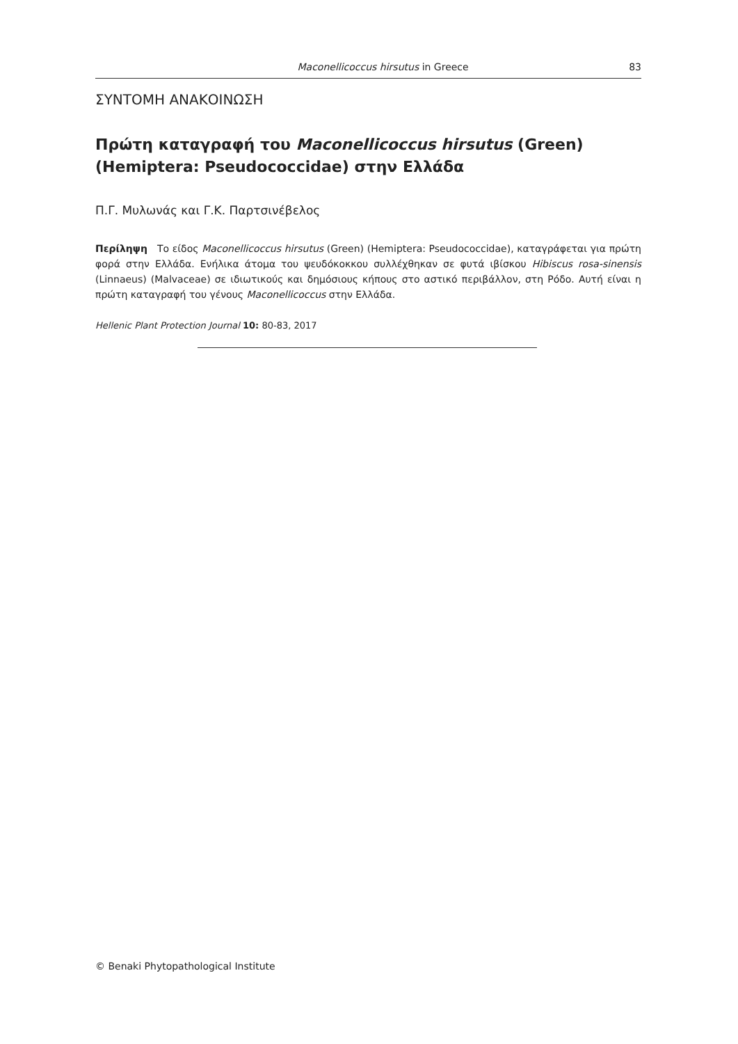Maconellicoccus hirsutus in Greece 83
ΣΥΝΤΟΜΗ ΑΝΑΚΟΙΝΩΣΗ
Πρώτη καταγραφή του Maconellicoccus hirsutus (Green) (Hemiptera: Pseudococcidae) στην Ελλάδα
Π.Γ. Μυλωνάς και Γ.Κ. Παρτσινέβελος
Περίληψη Το είδος Maconellicoccus hirsutus (Green) (Hemiptera: Pseudococcidae), καταγράφεται για πρώτη φορά στην Ελλάδα. Ενήλικα άτομα του ψευδόκοκκου συλλέχθηκαν σε φυτά ιβίσκου Hibiscus rosa-sinensis (Linnaeus) (Malvaceae) σε ιδιωτικούς και δημόσιους κήπους στο αστικό περιβάλλον, στη Ρόδο. Αυτή είναι η πρώτη καταγραφή του γένους Maconellicoccus στην Ελλάδα.
Hellenic Plant Protection Journal 10: 80-83, 2017
© Benaki Phytopathological Institute